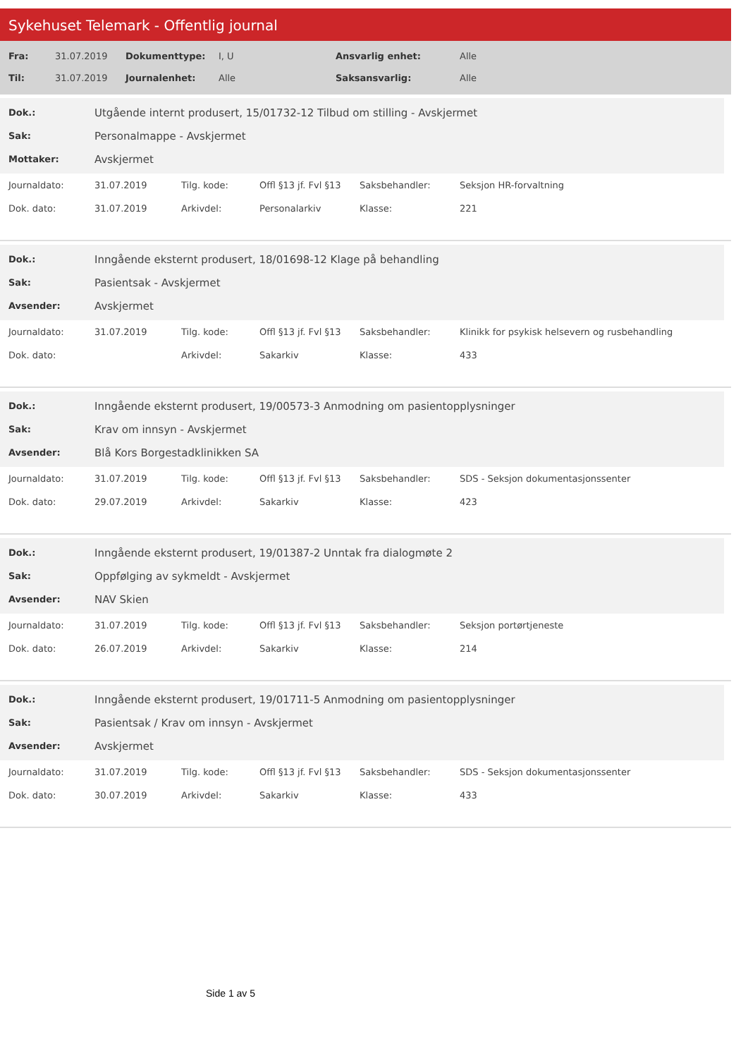Sykehuset Telemark - Offentlig journal
| Fra: | 31.07.2019 | Dokumenttype: | I, U | Ansvarlig enhet: | Alle |
| Til: | 31.07.2019 | Journalenhet: | Alle | Saksansvarlig: | Alle |
| Dok.: | Utgående internt produsert, 15/01732-12 Tilbud om stilling - Avskjermet |
| Sak: | Personalmappe - Avskjermet |
| Mottaker: | Avskjermet |
| Journaldato: | 31.07.2019 | Tilg. kode: | Offl §13 jf. Fvl §13 | Saksbehandler: | Seksjon HR-forvaltning |
| Dok. dato: | 31.07.2019 | Arkivdel: | Personalarkiv | Klasse: | 221 |
| Dok.: | Inngående eksternt produsert, 18/01698-12 Klage på behandling |
| Sak: | Pasientsak - Avskjermet |
| Avsender: | Avskjermet |
| Journaldato: | 31.07.2019 | Tilg. kode: | Offl §13 jf. Fvl §13 | Saksbehandler: | Klinikk for psykisk helsevern og rusbehandling |
| Dok. dato: | | Arkivdel: | Sakarkiv | Klasse: | 433 |
| Dok.: | Inngående eksternt produsert, 19/00573-3 Anmodning om pasientopplysninger |
| Sak: | Krav om innsyn - Avskjermet |
| Avsender: | Blå Kors Borgestadklinikken SA |
| Journaldato: | 31.07.2019 | Tilg. kode: | Offl §13 jf. Fvl §13 | Saksbehandler: | SDS - Seksjon dokumentasjonssenter |
| Dok. dato: | 29.07.2019 | Arkivdel: | Sakarkiv | Klasse: | 423 |
| Dok.: | Inngående eksternt produsert, 19/01387-2 Unntak fra dialogmøte 2 |
| Sak: | Oppfølging av sykmeldt - Avskjermet |
| Avsender: | NAV Skien |
| Journaldato: | 31.07.2019 | Tilg. kode: | Offl §13 jf. Fvl §13 | Saksbehandler: | Seksjon portørtjeneste |
| Dok. dato: | 26.07.2019 | Arkivdel: | Sakarkiv | Klasse: | 214 |
| Dok.: | Inngående eksternt produsert, 19/01711-5 Anmodning om pasientopplysninger |
| Sak: | Pasientsak / Krav om innsyn - Avskjermet |
| Avsender: | Avskjermet |
| Journaldato: | 31.07.2019 | Tilg. kode: | Offl §13 jf. Fvl §13 | Saksbehandler: | SDS - Seksjon dokumentasjonssenter |
| Dok. dato: | 30.07.2019 | Arkivdel: | Sakarkiv | Klasse: | 433 |
Side 1 av 5